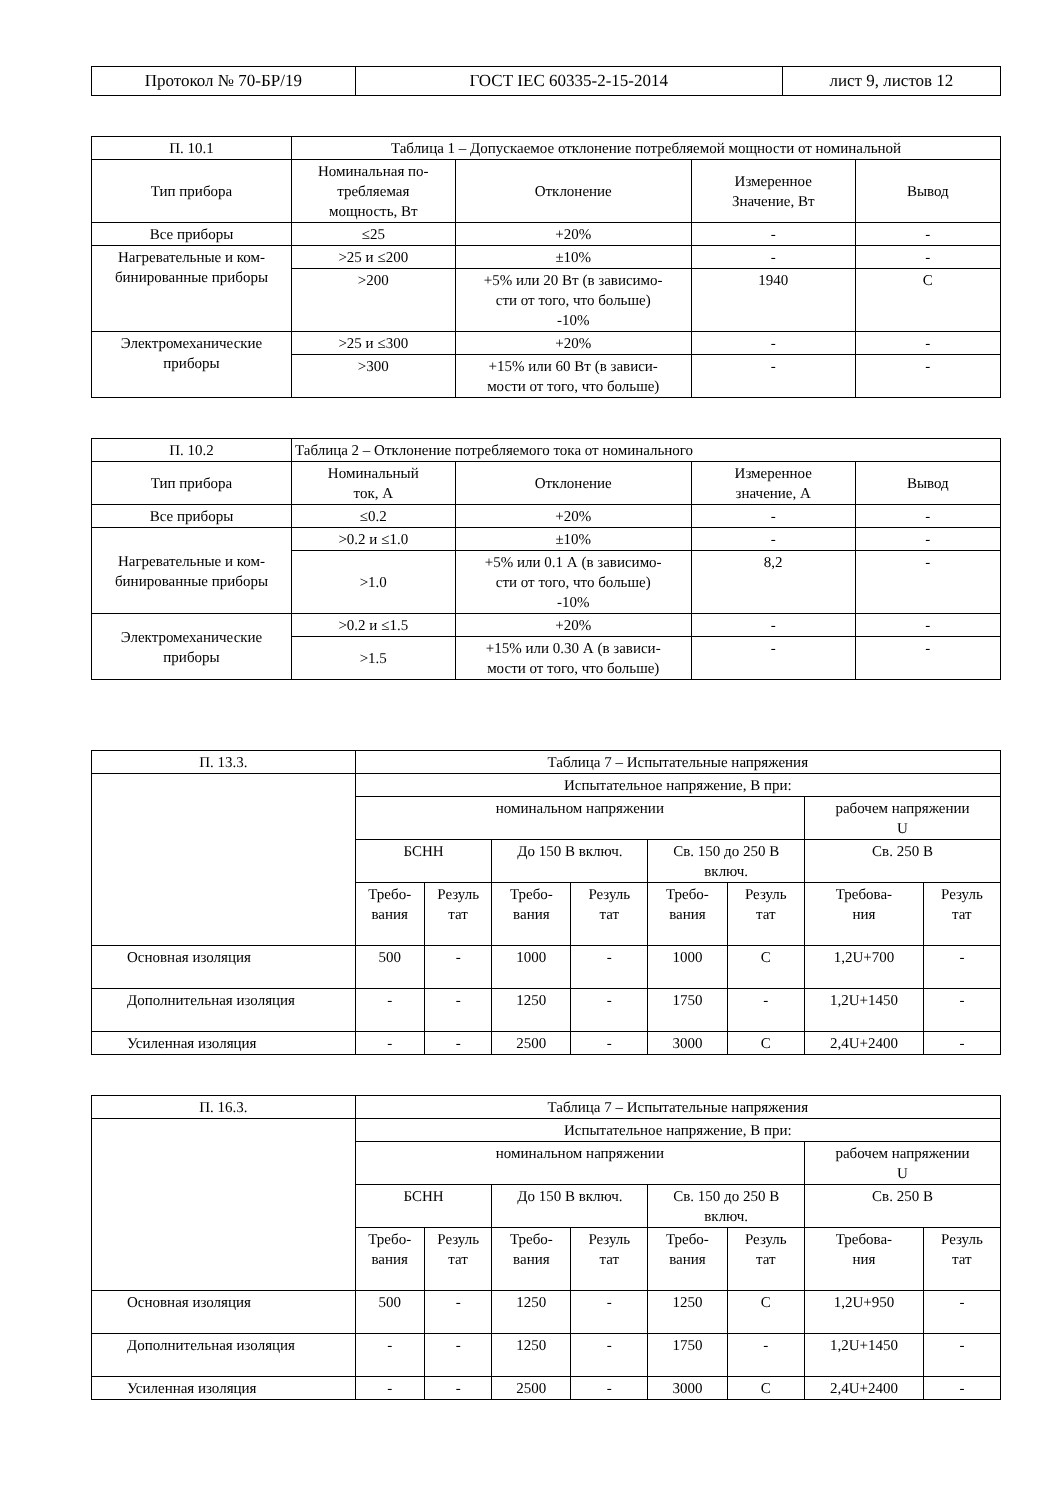| Протокол № 70-БР/19 | ГОСТ IEC 60335-2-15-2014 | лист 9, листов 12 |
| П. 10.1 | Таблица 1 – Допускаемое отклонение потребляемой мощности от номинальной | | | |
| Тип прибора | Номинальная по- требляемая мощность, Вт | Отклонение | Измеренное Значение, Вт | Вывод |
| Все приборы | ≤25 | +20% | - | - |
| Нагревательные и ком- бинированные приборы | >25 и ≤200 | ±10% | - | - |
| | >200 | +5% или 20 Вт (в зависимо- сти от того, что больше) -10% | 1940 | С |
| Электромеханические приборы | >25 и ≤300 | +20% | - | - |
| | >300 | +15% или 60 Вт (в зависи- мости от того, что больше) | - | - |
| П. 10.2 | Таблица 2 – Отклонение потребляемого тока от номинального | | | |
| Тип прибора | Номинальный ток, А | Отклонение | Измеренное значение, А | Вывод |
| Все приборы | ≤0.2 | +20% | - | - |
| Нагревательные и ком- бинированные приборы | >0.2 и ≤1.0 | ±10% | - | - |
| | >1.0 | +5% или 0.1 А (в зависимо- сти от того, что больше) -10% | 8,2 | - |
| Электромеханические приборы | >0.2 и ≤1.5 | +20% | - | - |
| | >1.5 | +15% или 0.30 А (в зависи- мости от того, что больше) | - | - |
| П. 13.3. | Таблица 7 – Испытательные напряжения | | | | | | | |
| | Испытательное напряжение, В при: | | | | | | | |
| | номинальном напряжении | | | | | | рабочем напряжении U | |
| | БСНН | | До 150 В включ. | | Св. 150 до 250 В включ. | | Св. 250 В | |
| | Требо- вания | Резуль тат | Требо- вания | Резуль тат | Требо- вания | Резуль тат | Требова- ния | Резуль тат |
| Основная изоляция | 500 | - | 1000 | - | 1000 | С | 1,2U+700 | - |
| Дополнительная изоляция | - | - | 1250 | - | 1750 | - | 1,2U+1450 | - |
| Усиленная изоляция | - | - | 2500 | - | 3000 | С | 2,4U+2400 | - |
| П. 16.3. | Таблица 7 – Испытательные напряжения | | | | | | | |
| | Испытательное напряжение, В при: | | | | | | | |
| | номинальном напряжении | | | | | | рабочем напряжении U | |
| | БСНН | | До 150 В включ. | | Св. 150 до 250 В включ. | | Св. 250 В | |
| | Требо- вания | Резуль тат | Требо- вания | Резуль тат | Требо- вания | Резуль тат | Требова- ния | Резуль тат |
| Основная изоляция | 500 | - | 1250 | - | 1250 | С | 1,2U+950 | - |
| Дополнительная изоляция | - | - | 1250 | - | 1750 | - | 1,2U+1450 | - |
| Усиленная изоляция | - | - | 2500 | - | 3000 | С | 2,4U+2400 | - |